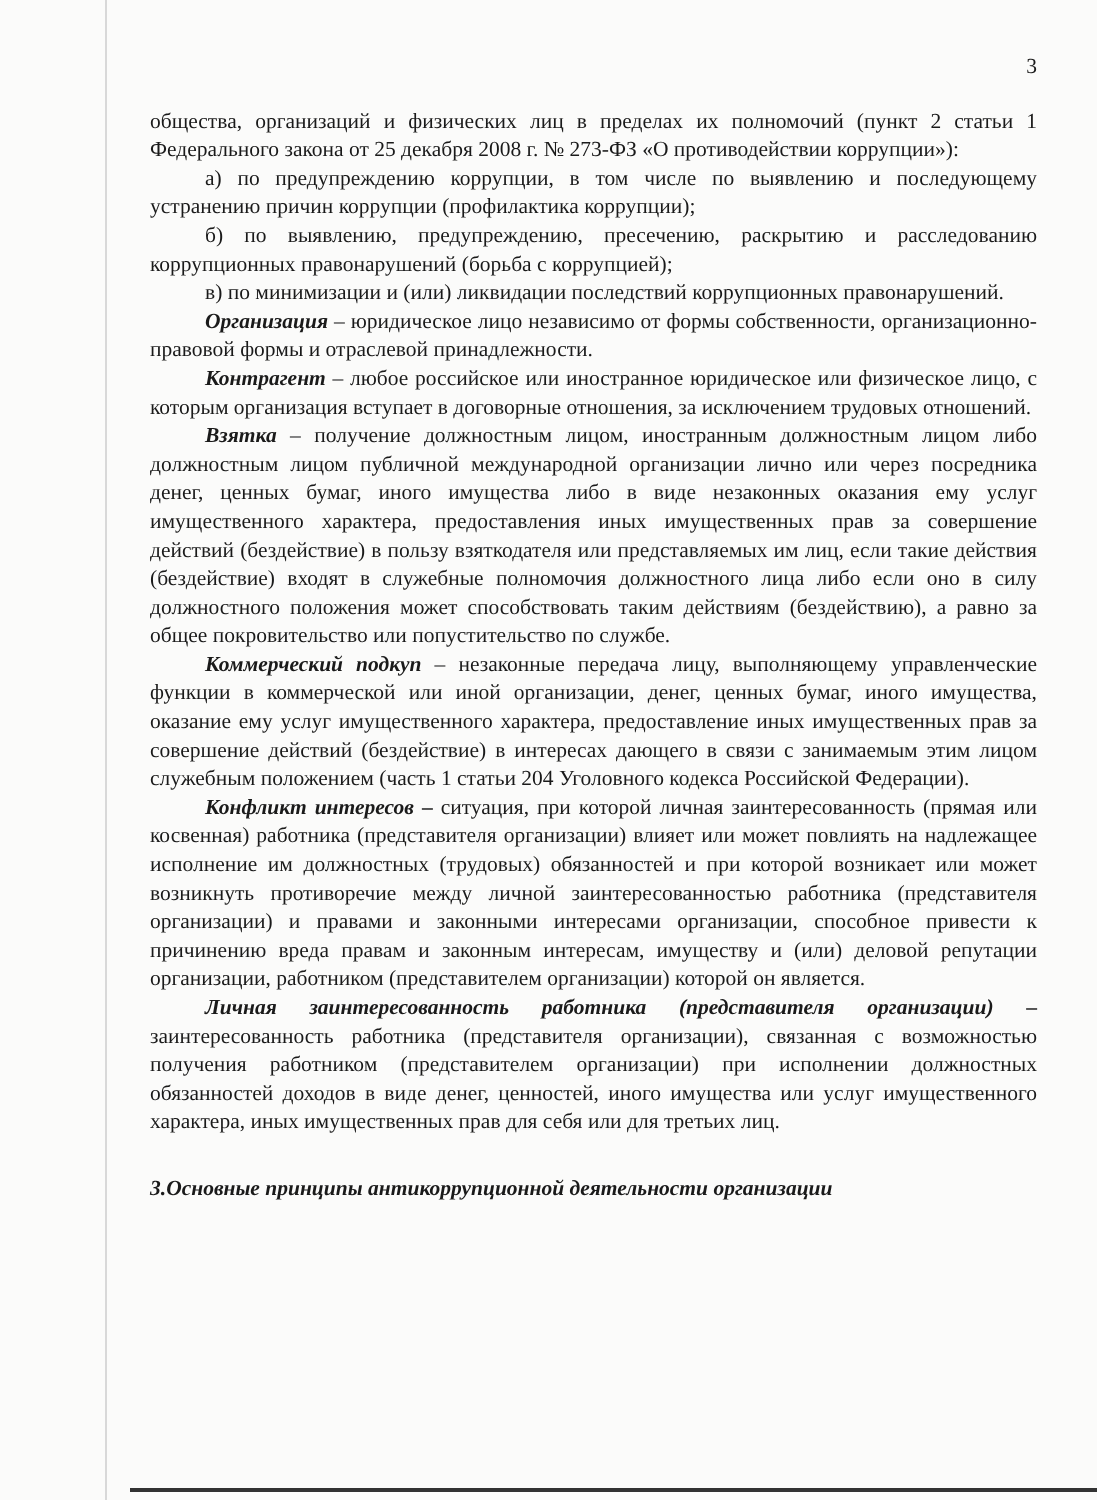3
общества, организаций и физических лиц в пределах их полномочий (пункт 2 статьи 1 Федерального закона от 25 декабря 2008 г. № 273-ФЗ «О противодействии коррупции»):
а) по предупреждению коррупции, в том числе по выявлению и последующему устранению причин коррупции (профилактика коррупции);
б) по выявлению, предупреждению, пресечению, раскрытию и расследованию коррупционных правонарушений (борьба с коррупцией);
в) по минимизации и (или) ликвидации последствий коррупционных правонарушений.
Организация – юридическое лицо независимо от формы собственности, организационно-правовой формы и отраслевой принадлежности.
Контрагент – любое российское или иностранное юридическое или физическое лицо, с которым организация вступает в договорные отношения, за исключением трудовых отношений.
Взятка – получение должностным лицом, иностранным должностным лицом либо должностным лицом публичной международной организации лично или через посредника денег, ценных бумаг, иного имущества либо в виде незаконных оказания ему услуг имущественного характера, предоставления иных имущественных прав за совершение действий (бездействие) в пользу взяткодателя или представляемых им лиц, если такие действия (бездействие) входят в служебные полномочия должностного лица либо если оно в силу должностного положения может способствовать таким действиям (бездействию), а равно за общее покровительство или попустительство по службе.
Коммерческий подкуп – незаконные передача лицу, выполняющему управленческие функции в коммерческой или иной организации, денег, ценных бумаг, иного имущества, оказание ему услуг имущественного характера, предоставление иных имущественных прав за совершение действий (бездействие) в интересах дающего в связи с занимаемым этим лицом служебным положением (часть 1 статьи 204 Уголовного кодекса Российской Федерации).
Конфликт интересов – ситуация, при которой личная заинтересованность (прямая или косвенная) работника (представителя организации) влияет или может повлиять на надлежащее исполнение им должностных (трудовых) обязанностей и при которой возникает или может возникнуть противоречие между личной заинтересованностью работника (представителя организации) и правами и законными интересами организации, способное привести к причинению вреда правам и законным интересам, имуществу и (или) деловой репутации организации, работником (представителем организации) которой он является.
Личная заинтересованность работника (представителя организации) – заинтересованность работника (представителя организации), связанная с возможностью получения работником (представителем организации) при исполнении должностных обязанностей доходов в виде денег, ценностей, иного имущества или услуг имущественного характера, иных имущественных прав для себя или для третьих лиц.
3.Основные принципы антикоррупционной деятельности организации